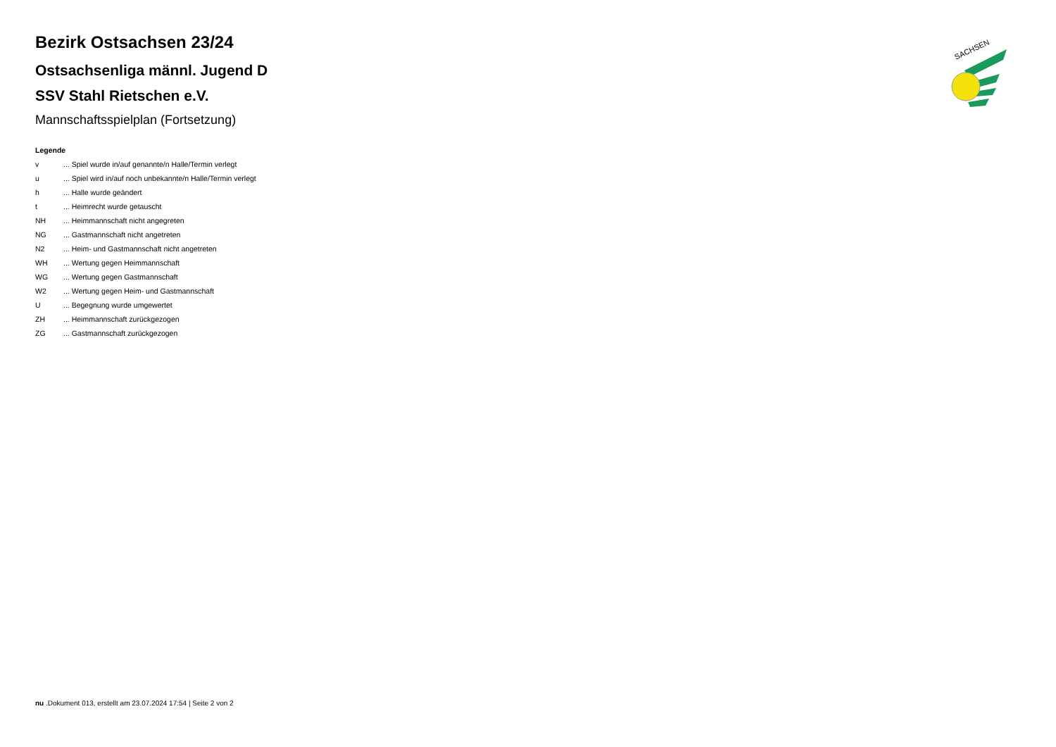SACHSEN
Bezirk Ostsachsen 23/24
Ostsachsenliga männl. Jugend D
SSV Stahl Rietschen e.V.
Mannschaftsspielplan (Fortsetzung)
Legende
v ... Spiel wurde in/auf genannte/n Halle/Termin verlegt
u ... Spiel wird in/auf noch unbekannte/n Halle/Termin verlegt
h ... Halle wurde geändert
t ... Heimrecht wurde getauscht
NH ... Heimmannschaft nicht angegreten
NG ... Gastmannschaft nicht angetreten
N2 ... Heim- und Gastmannschaft nicht angetreten
WH ... Wertung gegen Heimmannschaft
WG ... Wertung gegen Gastmannschaft
W2 ... Wertung gegen Heim- und Gastmannschaft
U ... Begegnung wurde umgewertet
ZH ... Heimmannschaft zurückgezogen
ZG ... Gastmannschaft zurückgezogen
nu .Dokument 013, erstellt am 23.07.2024 17:54 | Seite 2 von 2